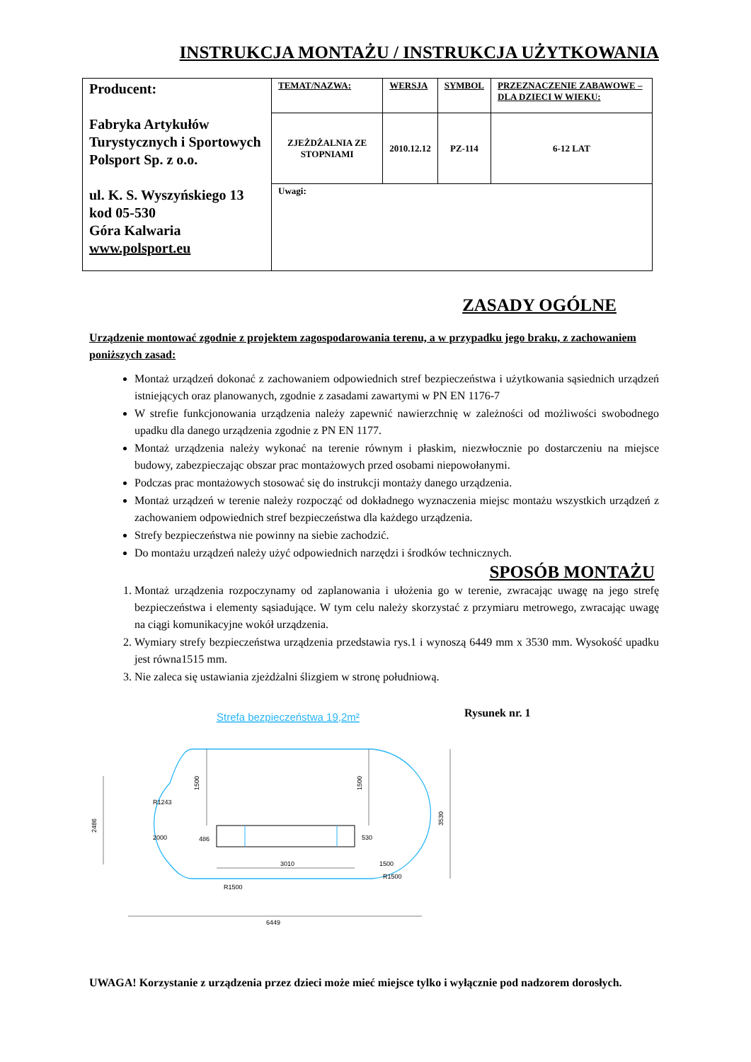INSTRUKCJA MONTAŻU / INSTRUKCJA UŻYTKOWANIA
| Producent: Fabryka Artykułów Turystycznych i Sportowych Polsport Sp. z o.o. ul. K. S. Wyszyńskiego 13 kod 05-530 Góra Kalwaria www.polsport.eu | TEMAT/NAZWA: | WERSJA | SYMBOL | PRZEZNACZENIE ZABAWOWE – DLA DZIECI W WIEKU: |
| | ZJEŻDŻALNIA ZE STOPNIAMI | 2010.12.12 | PZ-114 | 6-12 LAT |
| | Uwagi: | | | |
ZASADY OGÓLNE
Urządzenie montować zgodnie z projektem zagospodarowania terenu, a w przypadku jego braku, z zachowaniem poniższych zasad:
Montaż urządzeń dokonać z zachowaniem odpowiednich stref bezpieczeństwa i użytkowania sąsiednich urządzeń istniejących oraz planowanych, zgodnie z zasadami zawartymi w PN EN 1176-7
W strefie funkcjonowania urządzenia należy zapewnić nawierzchnię w zależności od możliwości swobodnego upadku dla danego urządzenia zgodnie z PN EN 1177.
Montaż urządzenia należy wykonać na terenie równym i płaskim, niezwłocznie po dostarczeniu na miejsce budowy, zabezpieczając obszar prac montażowych przed osobami niepowołanymi.
Podczas prac montażowych stosować się do instrukcji montaży danego urządzenia.
Montaż urządzeń w terenie należy rozpocząć od dokładnego wyznaczenia miejsc montażu wszystkich urządzeń z zachowaniem odpowiednich stref bezpieczeństwa dla każdego urządzenia.
Strefy bezpieczeństwa nie powinny na siebie zachodzić.
Do montażu urządzeń należy użyć odpowiednich narzędzi i środków technicznych.
SPOSÓB MONTAŻU
1. Montaż urządzenia rozpoczynamy od zaplanowania i ułożenia go w terenie, zwracając uwagę na jego strefę bezpieczeństwa i elementy sąsiadujące. W tym celu należy skorzystać z przymiaru metrowego, zwracając uwagę na ciągi komunikacyjne wokół urządzenia.
2. Wymiary strefy bezpieczeństwa urządzenia przedstawia rys.1 i wynoszą 6449 mm x 3530 mm. Wysokość upadku jest równa1515 mm.
3. Nie zaleca się ustawiania zjeżdżalni ślizgiem w stronę południową.
Strefa bezpieczeństwa 19,2m²
1500
1500
3530
2486
2000
R1243
3010
1500
R1500
R1500
486
530
6449
Rysunek nr. 1
UWAGA! Korzystanie z urządzenia przez dzieci może mieć miejsce tylko i wyłącznie pod nadzorem dorosłych.